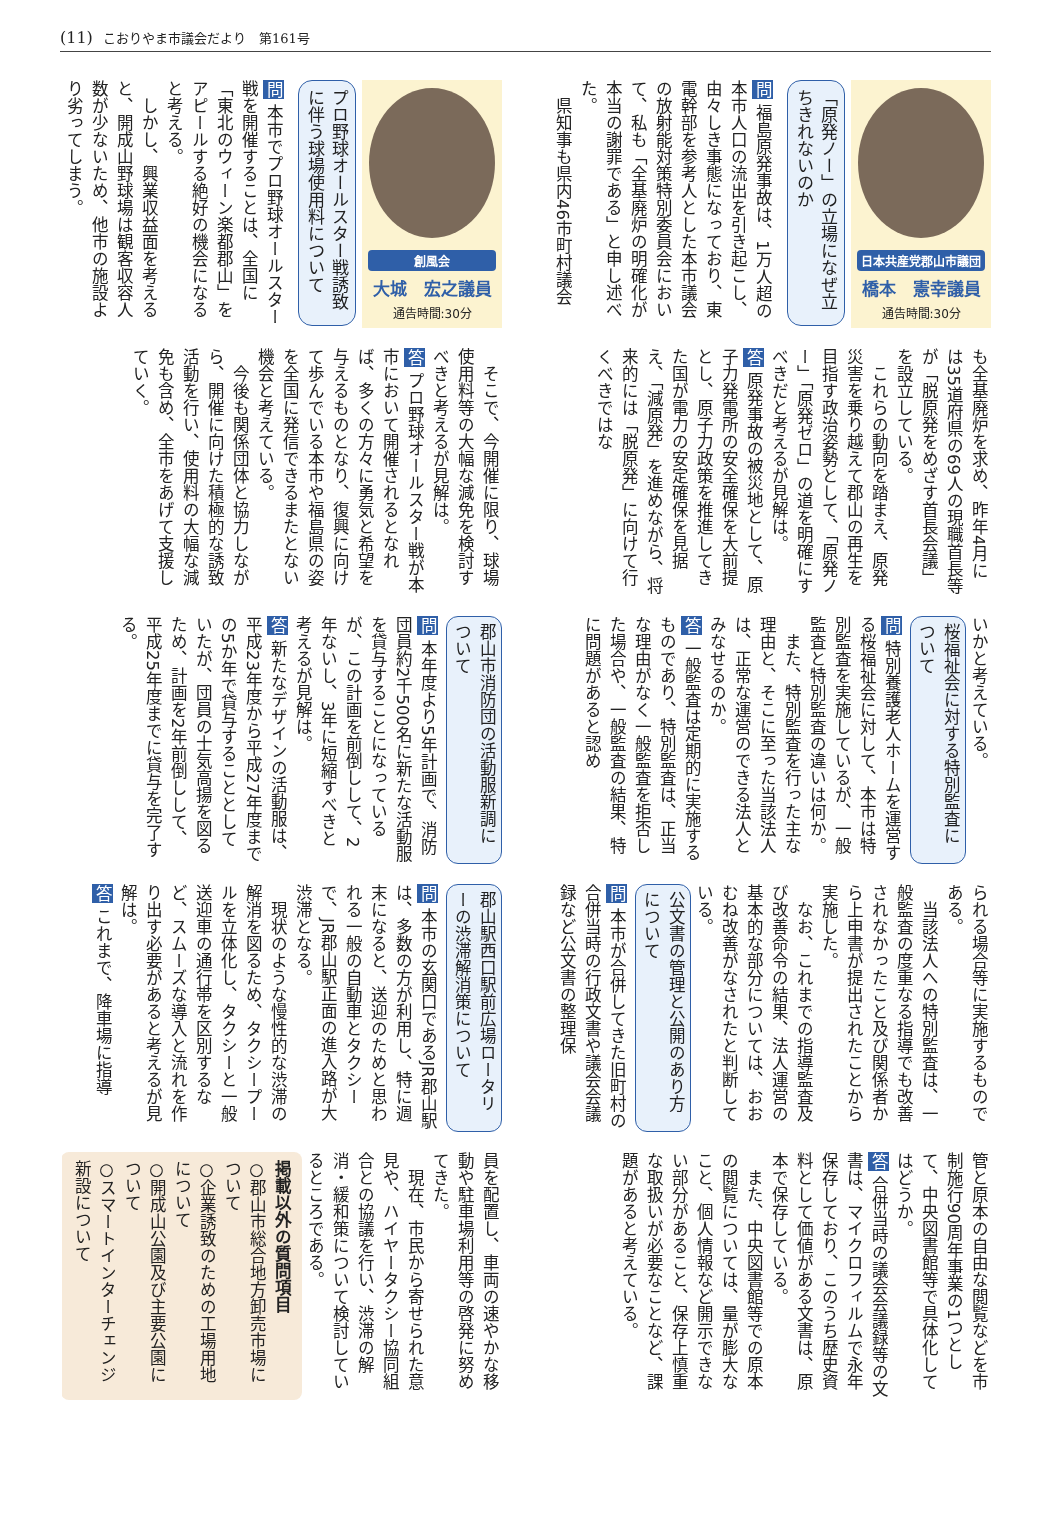(11) こおりやま市議会だより　第161号
日本共産党郡山市議団
橋本　憲幸議員
通告時間:30分
「原発ノー」の立場になぜ立ちきれないのか
問 福島原発事故は、1万人超の本市人口の流出を引き起こし、由々しき事態になっており、東電幹部を参考人とした本市議会の放射能対策特別委員会において、私も「全基廃炉の明確化が本当の謝罪である」と申し述べた。
　県知事も県内46市町村議会
も全基廃炉を求め、昨年4月には35道府県の69人の現職首長等が「脱原発をめざす首長会議」を設立している。
　これらの動向を踏まえ、原発災害を乗り越えて郡山の再生を目指す政治姿勢として、「原発ノー」「原発ゼロ」の道を明確にすべきだと考えるが見解は。
答 原発事故の被災地として、原子力発電所の安全確保を大前提とし、原子力政策を推進してきた国が電力の安定確保を見据え、「減原発」を進めながら、将来的には「脱原発」に向けて行くべきではな
いかと考えている。
桜福祉会に対する特別監査について
問 特別養護老人ホームを運営する桜福祉会に対して、本市は特別監査を実施しているが、一般監査と特別監査の違いは何か。
　また、特別監査を行った主な理由と、そこに至った当該法人は、正常な運営のできる法人とみなせるのか。
答 一般監査は定期的に実施するものであり、特別監査は、正当な理由がなく一般監査を拒否した場合や、一般監査の結果、特に問題があると認め
られる場合等に実施するものである。
　当該法人への特別監査は、一般監査の度重なる指導でも改善されなかったこと及び関係者から上申書が提出されたことから実施した。
　なお、これまでの指導監査及び改善命令の結果、法人運営の基本的な部分については、おおむね改善がなされたと判断している。
公文書の管理と公開のあり方について
問 本市が合併してきた旧町村の合併当時の行政文書や議会会議録など公文書の整理保
管と原本の自由な閲覧などを市制施行90周年事業の1つとして、中央図書館等で具体化してはどうか。
答 合併当時の議会会議録等の文書は、マイクロフィルムで永年保存しており、このうち歴史資料として価値がある文書は、原本で保存している。
　また、中央図書館等での原本の閲覧については、量が膨大なこと、個人情報など開示できない部分があること、保存上慎重な取扱いが必要なことなど、課題があると考えている。
創風会
大城　宏之議員
通告時間:30分
プロ野球オールスター戦誘致に伴う球場使用料について
問 本市でプロ野球オールスター戦を開催することは、全国に「東北のウィーン楽都郡山」をアピールする絶好の機会になると考える。
　しかし、興業収益面を考えると、開成山野球場は観客収容人数が少ないため、他市の施設より劣ってしまう。
　そこで、今開催に限り、球場使用料等の大幅な減免を検討すべきと考えるが見解は。
答 プロ野球オールスター戦が本市において開催されるとなれば、多くの方々に勇気と希望を与えるものとなり、復興に向けて歩んでいる本市や福島県の姿を全国に発信できるまたとない機会と考えている。
　今後も関係団体と協力しながら、開催に向けた積極的な誘致活動を行い、使用料の大幅な減免も含め、全市をあげて支援していく。
郡山市消防団の活動服新調について
問 本年度より5年計画で、消防団員約2千500名に新たな活動服を貸与することになっているが、この計画を前倒しして、2年ないし、3年に短縮すべきと考えるが見解は。
答 新たなデザインの活動服は、平成23年度から平成27年度までの5か年で貸与することとしていたが、団員の士気高揚を図るため、計画を2年前倒しして、平成25年度までに貸与を完了する。
郡山駅西口駅前広場ロータリーの渋滞解消策について
問 本市の玄関口であるJR郡山駅は、多数の方が利用し、特に週末になると、送迎のためと思われる一般の自動車とタクシーで、JR郡山駅正面の進入路が大渋滞となる。
　現状のような慢性的な渋滞の解消を図るため、タクシープールを立体化し、タクシーと一般送迎車の通行帯を区別するなど、スムーズな導入と流れを作り出す必要があると考えるが見解は。
答 これまで、降車場に指導
員を配置し、車両の速やかな移動や駐車場利用等の啓発に努めてきた。
　現在、市民から寄せられた意見や、ハイヤータクシー協同組合との協議を行い、渋滞の解消・緩和策について検討しているところである。
掲載以外の質問項目
○郡山市総合地方卸売市場について
○企業誘致のための工場用地について
○開成山公園及び主要公園について
○スマートインターチェンジ新設について